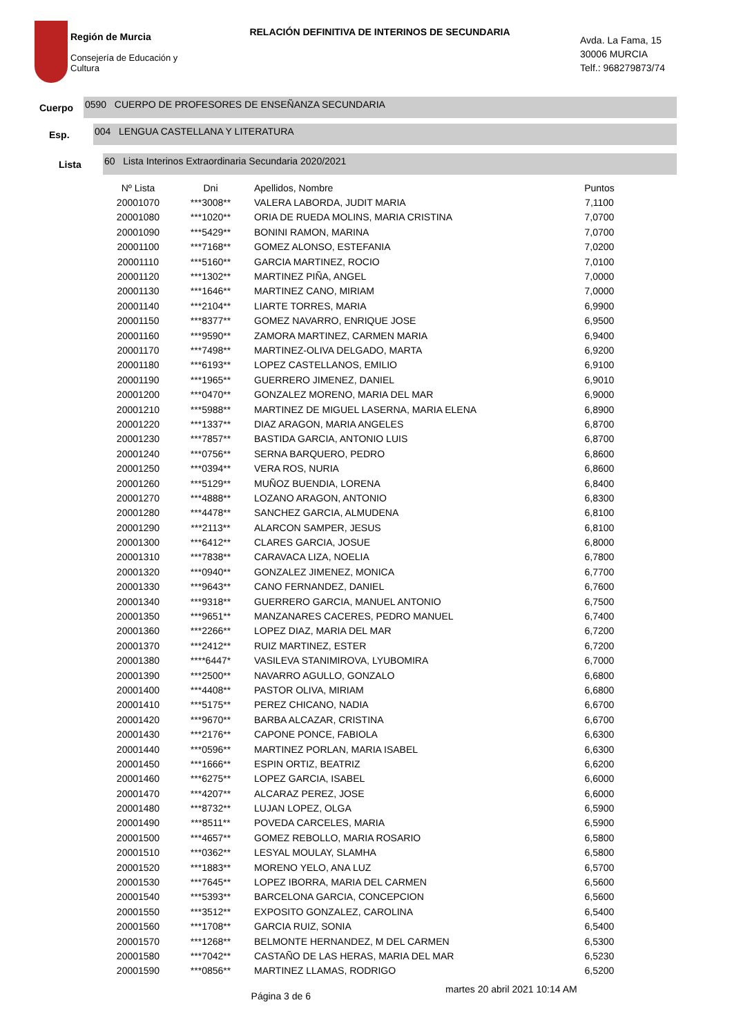Región de Murcia
Consejería de Educación y
Cultura
RELACIÓN DEFINITIVA DE INTERINOS DE SECUNDARIA
Avda. La Fama, 15
30006 MURCIA
Telf.: 968279873/74
Cuerpo 0590 CUERPO DE PROFESORES DE ENSEÑANZA SECUNDARIA
Esp. 004 LENGUA CASTELLANA Y LITERATURA
Lista 60 Lista Interinos Extraordinaria Secundaria 2020/2021
| Nº Lista | Dni | Apellidos, Nombre | Puntos |
| --- | --- | --- | --- |
| 20001070 | ***3008** | VALERA LABORDA, JUDIT MARIA | 7,1100 |
| 20001080 | ***1020** | ORIA DE RUEDA MOLINS, MARIA CRISTINA | 7,0700 |
| 20001090 | ***5429** | BONINI RAMON, MARINA | 7,0700 |
| 20001100 | ***7168** | GOMEZ ALONSO, ESTEFANIA | 7,0200 |
| 20001110 | ***5160** | GARCIA MARTINEZ, ROCIO | 7,0100 |
| 20001120 | ***1302** | MARTINEZ PIÑA, ANGEL | 7,0000 |
| 20001130 | ***1646** | MARTINEZ CANO, MIRIAM | 7,0000 |
| 20001140 | ***2104** | LIARTE TORRES, MARIA | 6,9900 |
| 20001150 | ***8377** | GOMEZ NAVARRO, ENRIQUE JOSE | 6,9500 |
| 20001160 | ***9590** | ZAMORA MARTINEZ, CARMEN MARIA | 6,9400 |
| 20001170 | ***7498** | MARTINEZ-OLIVA DELGADO, MARTA | 6,9200 |
| 20001180 | ***6193** | LOPEZ CASTELLANOS, EMILIO | 6,9100 |
| 20001190 | ***1965** | GUERRERO JIMENEZ, DANIEL | 6,9010 |
| 20001200 | ***0470** | GONZALEZ MORENO, MARIA DEL MAR | 6,9000 |
| 20001210 | ***5988** | MARTINEZ DE MIGUEL LASERNA, MARIA ELENA | 6,8900 |
| 20001220 | ***1337** | DIAZ ARAGON, MARIA ANGELES | 6,8700 |
| 20001230 | ***7857** | BASTIDA GARCIA, ANTONIO LUIS | 6,8700 |
| 20001240 | ***0756** | SERNA BARQUERO, PEDRO | 6,8600 |
| 20001250 | ***0394** | VERA ROS, NURIA | 6,8600 |
| 20001260 | ***5129** | MUÑOZ BUENDIA, LORENA | 6,8400 |
| 20001270 | ***4888** | LOZANO ARAGON, ANTONIO | 6,8300 |
| 20001280 | ***4478** | SANCHEZ GARCIA, ALMUDENA | 6,8100 |
| 20001290 | ***2113** | ALARCON SAMPER, JESUS | 6,8100 |
| 20001300 | ***6412** | CLARES GARCIA, JOSUE | 6,8000 |
| 20001310 | ***7838** | CARAVACA LIZA, NOELIA | 6,7800 |
| 20001320 | ***0940** | GONZALEZ JIMENEZ, MONICA | 6,7700 |
| 20001330 | ***9643** | CANO FERNANDEZ, DANIEL | 6,7600 |
| 20001340 | ***9318** | GUERRERO GARCIA, MANUEL ANTONIO | 6,7500 |
| 20001350 | ***9651** | MANZANARES CACERES, PEDRO MANUEL | 6,7400 |
| 20001360 | ***2266** | LOPEZ DIAZ, MARIA DEL MAR | 6,7200 |
| 20001370 | ***2412** | RUIZ MARTINEZ, ESTER | 6,7200 |
| 20001380 | ****6447* | VASILEVA STANIMIROVA, LYUBOMIRA | 6,7000 |
| 20001390 | ***2500** | NAVARRO AGULLO, GONZALO | 6,6800 |
| 20001400 | ***4408** | PASTOR OLIVA, MIRIAM | 6,6800 |
| 20001410 | ***5175** | PEREZ CHICANO, NADIA | 6,6700 |
| 20001420 | ***9670** | BARBA ALCAZAR, CRISTINA | 6,6700 |
| 20001430 | ***2176** | CAPONE PONCE, FABIOLA | 6,6300 |
| 20001440 | ***0596** | MARTINEZ PORLAN, MARIA ISABEL | 6,6300 |
| 20001450 | ***1666** | ESPIN ORTIZ, BEATRIZ | 6,6200 |
| 20001460 | ***6275** | LOPEZ GARCIA, ISABEL | 6,6000 |
| 20001470 | ***4207** | ALCARAZ PEREZ, JOSE | 6,6000 |
| 20001480 | ***8732** | LUJAN LOPEZ, OLGA | 6,5900 |
| 20001490 | ***8511** | POVEDA CARCELES, MARIA | 6,5900 |
| 20001500 | ***4657** | GOMEZ REBOLLO, MARIA ROSARIO | 6,5800 |
| 20001510 | ***0362** | LESYAL MOULAY, SLAMHA | 6,5800 |
| 20001520 | ***1883** | MORENO YELO, ANA LUZ | 6,5700 |
| 20001530 | ***7645** | LOPEZ IBORRA, MARIA DEL CARMEN | 6,5600 |
| 20001540 | ***5393** | BARCELONA GARCIA, CONCEPCION | 6,5600 |
| 20001550 | ***3512** | EXPOSITO GONZALEZ, CAROLINA | 6,5400 |
| 20001560 | ***1708** | GARCIA RUIZ, SONIA | 6,5400 |
| 20001570 | ***1268** | BELMONTE HERNANDEZ, M DEL CARMEN | 6,5300 |
| 20001580 | ***7042** | CASTAÑO DE LAS HERAS, MARIA DEL MAR | 6,5230 |
| 20001590 | ***0856** | MARTINEZ LLAMAS, RODRIGO | 6,5200 |
Página 3 de 6
martes 20 abril 2021 10:14 AM